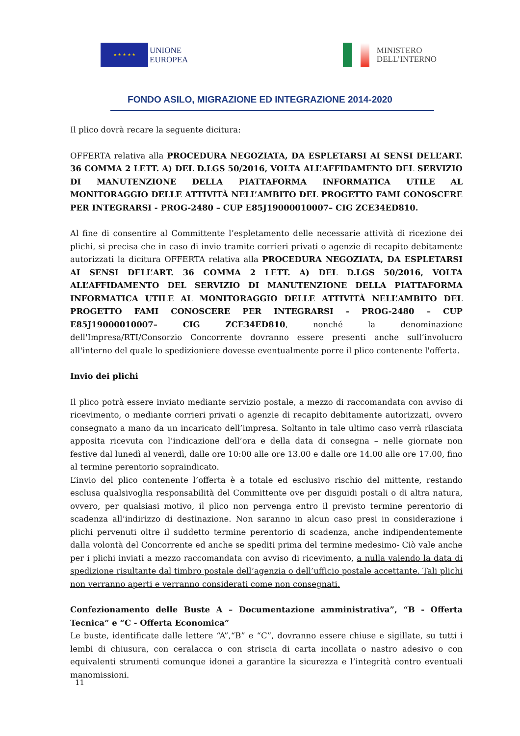★ ★ ★ ★ ★
UNIONE
EUROPEA
MINISTERO
DELL’INTERNO
FONDO ASILO, MIGRAZIONE ED INTEGRAZIONE 2014-2020
Il plico dovrà recare la seguente dicitura:
OFFERTA relativa alla PROCEDURA NEGOZIATA, DA ESPLETARSI AI SENSI DELL’ART. 36 COMMA 2 LETT. A) DEL D.LGS 50/2016, VOLTA ALL’AFFIDAMENTO DEL SERVIZIO DI MANUTENZIONE DELLA PIATTAFORMA INFORMATICA UTILE AL MONITORAGGIO DELLE ATTIVITÀ NELL’AMBITO DEL PROGETTO FAMI CONOSCERE PER INTEGRARSI - PROG-2480 – CUP E85J19000010007– CIG ZCE34ED810.
Al fine di consentire al Committente l’espletamento delle necessarie attività di ricezione dei plichi, si precisa che in caso di invio tramite corrieri privati o agenzie di recapito debitamente autorizzati la dicitura OFFERTA relativa alla PROCEDURA NEGOZIATA, DA ESPLETARSI AI SENSI DELL’ART. 36 COMMA 2 LETT. A) DEL D.LGS 50/2016, VOLTA ALL’AFFIDAMENTO DEL SERVIZIO DI MANUTENZIONE DELLA PIATTAFORMA INFORMATICA UTILE AL MONITORAGGIO DELLE ATTIVITÀ NELL’AMBITO DEL PROGETTO FAMI CONOSCERE PER INTEGRARSI - PROG-2480 – CUP E85J19000010007– CIG ZCE34ED810, nonché la denominazione dell'Impresa/RTI/Consorzio Concorrente dovranno essere presenti anche sull’involucro all'interno del quale lo spedizioniere dovesse eventualmente porre il plico contenente l'offerta.
Invio dei plichi
Il plico potrà essere inviato mediante servizio postale, a mezzo di raccomandata con avviso di ricevimento, o mediante corrieri privati o agenzie di recapito debitamente autorizzati, ovvero consegnato a mano da un incaricato dell’impresa. Soltanto in tale ultimo caso verrà rilasciata apposita ricevuta con l’indicazione dell’ora e della data di consegna – nelle giornate non festive dal lunedì al venerdì, dalle ore 10:00 alle ore 13.00 e dalle ore 14.00 alle ore 17.00, fino al termine perentorio sopraindicato.
L’invio del plico contenente l’offerta è a totale ed esclusivo rischio del mittente, restando esclusa qualsivoglia responsabilità del Committente ove per disguidi postali o di altra natura, ovvero, per qualsiasi motivo, il plico non pervenga entro il previsto termine perentorio di scadenza all’indirizzo di destinazione. Non saranno in alcun caso presi in considerazione i plichi pervenuti oltre il suddetto termine perentorio di scadenza, anche indipendentemente dalla volontà del Concorrente ed anche se spediti prima del termine medesimo- Ciò vale anche per i plichi inviati a mezzo raccomandata con avviso di ricevimento, a nulla valendo la data di spedizione risultante dal timbro postale dell’agenzia o dell’ufficio postale accettante. Tali plichi non verranno aperti e verranno considerati come non consegnati.
Confezionamento delle Buste A – Documentazione amministrativa”, “B - Offerta Tecnica” e “C - Offerta Economica”
Le buste, identificate dalle lettere “A”,“B” e “C”, dovranno essere chiuse e sigillate, su tutti i lembi di chiusura, con ceralacca o con striscia di carta incollata o nastro adesivo o con equivalenti strumenti comunque idonei a garantire la sicurezza e l’integrità contro eventuali manomissioni.
11